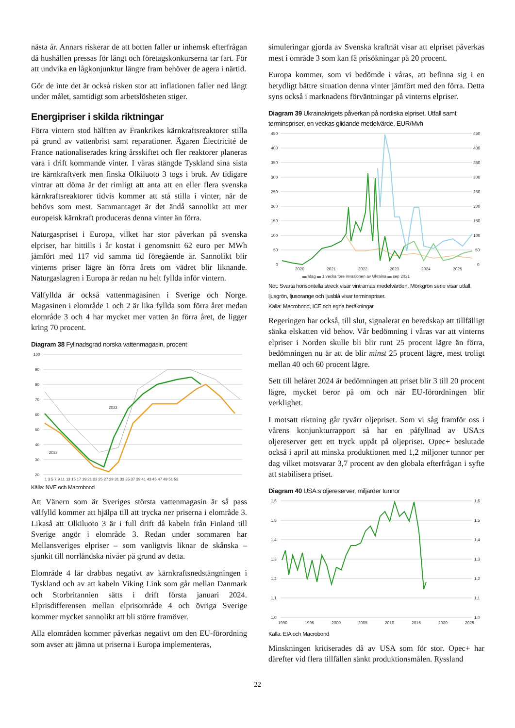nästa år. Annars riskerar de att botten faller ur inhemsk efterfrågan då hushållen pressas för långt och företagskonkurserna tar fart. För att undvika en lågkonjunktur längre fram behöver de agera i närtid.
Gör de inte det är också risken stor att inflationen faller ned långt under målet, samtidigt som arbetslösheten stiger.
Energipriser i skilda riktningar
Förra vintern stod hälften av Frankrikes kärnkraftsreaktorer stilla på grund av vattenbrist samt reparationer. Ägaren Électricité de France nationaliserades kring årsskiftet och fler reaktorer planeras vara i drift kommande vinter. I våras stängde Tyskland sina sista tre kärnkraftverk men finska Olkiluoto 3 togs i bruk. Av tidigare vintrar att döma är det rimligt att anta att en eller flera svenska kärnkraftsreaktorer tidvis kommer att stå stilla i vinter, när de behövs som mest. Sammantaget är det ändå sannolikt att mer europeisk kärnkraft produceras denna vinter än förra.
Naturgaspriset i Europa, vilket har stor påverkan på svenska elpriser, har hittills i år kostat i genomsnitt 62 euro per MWh jämfört med 117 vid samma tid föregående år. Sannolikt blir vinterns priser lägre än förra årets om vädret blir liknande. Naturgaslagren i Europa är redan nu helt fyllda inför vintern.
Välfyllda är också vattenmagasinen i Sverige och Norge. Magasinen i elområde 1 och 2 är lika fyllda som förra året medan elområde 3 och 4 har mycket mer vatten än förra året, de ligger kring 70 procent.
Diagram 38 Fyllnadsgrad norska vattenmagasin, procent
100
90
80
70
60
50
40
30
20
2023
2022
1 3 5 7 9 11 13 15 17 19 21 23 25 27 29 31 33 35 37 39 41 43 45 47 49 51 53
Källa: NVE och Macrobond
Att Vänern som är Sveriges största vattenmagasin är så pass välfylld kommer att hjälpa till att trycka ner priserna i elområde 3. Likaså att Olkiluoto 3 är i full drift då kabeln från Finland till Sverige angör i elområde 3. Redan under sommaren har Mellansveriges elpriser – som vanligtvis liknar de skånska – sjunkit till norrländska nivåer på grund av detta.
Elområde 4 lär drabbas negativt av kärnkraftsnedstängningen i Tyskland och av att kabeln Viking Link som går mellan Danmark och Storbritannien sätts i drift första januari 2024. Elprisdifferensen mellan elprisområde 4 och övriga Sverige kommer mycket sannolikt att bli större framöver.
Alla elområden kommer påverkas negativt om den EU-förordning som avser att jämna ut priserna i Europa implementeras,
simuleringar gjorda av Svenska kraftnät visar att elpriset påverkas mest i område 3 som kan få prisökningar på 20 procent.
Europa kommer, som vi bedömde i våras, att befinna sig i en betydligt bättre situation denna vinter jämfört med den förra. Detta syns också i marknadens förväntningar på vinterns elpriser.
Diagram 39 Ukrainakrigets påverkan på nordiska elpriset. Utfall samt terminspriser, en veckas glidande medelvärde, EUR/Mvh
450
400
350
300
250
200
150
100
50
0
450
400
350
300
250
200
150
100
50
0
2020
2021
2022
2023
2024
2025
▬ Idag ▬ 1 vecka före invasionen av Ukraina ▬ sep 2021
Not: Svarta horisontella streck visar vintrarnas medelvärden. Mörkgrön serie visar utfall, ljusgrön, ljusorange och ljusblå visar terminspriser.
Källa: Macrobond, ICE och egna beräkningar
Regeringen har också, till slut, signalerat en beredskap att tillfälligt sänka elskatten vid behov. Vår bedömning i våras var att vinterns elpriser i Norden skulle bli blir runt 25 procent lägre än förra, bedömningen nu är att de blir minst 25 procent lägre, mest troligt mellan 40 och 60 procent lägre.
Sett till helåret 2024 är bedömningen att priset blir 3 till 20 procent lägre, mycket beror på om och när EU-förordningen blir verklighet.
I motsatt riktning går tyvärr oljepriset. Som vi såg framför oss i vårens konjunkturrapport så har en påfyllnad av USA:s oljereserver gett ett tryck uppåt på oljepriset. Opec+ beslutade också i april att minska produktionen med 1,2 miljoner tunnor per dag vilket motsvarar 3,7 procent av den globala efterfrågan i syfte att stabilisera priset.
Diagram 40 USA:s oljereserver, miljarder tunnor
1,6
1,5
1,4
1,3
1,2
1,1
1,0
1,6
1,5
1,4
1,3
1,2
1,1
1,0
1990
1995
2000
2005
2010
2015
2020
2025
Källa: EIA och Macrobond
Minskningen kritiserades då av USA som för stor. Opec+ har därefter vid flera tillfällen sänkt produktionsmålen. Ryssland
22